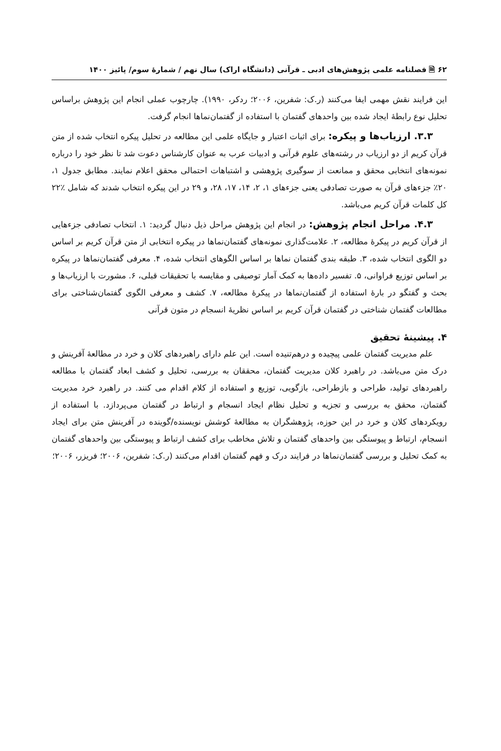۶۲ 🗎 فصلنامه علمی پژوهش‌های ادبی ـ قرآنی (دانشگاه اراک) سال نهم / شمارهٔ سوم/ پائیز ۱۴۰۰
این فرایند نقش مهمی ایفا می‌کنند (ر.ک: شفرین، ۲۰۰۶؛ ردکر، ۱۹۹۰). چارچوب عملی انجام این پژوهش براساس تحلیل نوع رابطهٔ ایجاد شده بین واحدهای گفتمان با استفاده از گفتمان‌نماها انجام گرفت.
۳.۳. ارزیاب‌ها و پیکره: برای اثبات اعتبار و جایگاه علمی این مطالعه در تحلیل پیکره انتخاب شده از متن قرآن کریم از دو ارزیاب در رشته‌های علوم قرآنی و ادبیات عرب به عنوان کارشناس دعوت شد تا نظر خود را درباره نمونه‌های انتخابی محقق و ممانعت از سوگیری پژوهشی و اشتباهات احتمالی محقق اعلام نمایند. مطابق جدول ۱، ۲۰٪ جزءهای قرآن به صورت تصادفی یعنی جزءهای ۱، ۲، ۱۴، ۱۷، ۲۸، و ۲۹ در این پیکره انتخاب شدند که شامل ٪۲۲ کل کلمات قرآن کریم می‌باشد.
۴.۳. مراحل انجام پژوهش: در انجام این پژوهش مراحل ذیل دنبال گردید: ۱. انتخاب تصادفی جزءهایی از قرآن کریم در پیکرهٔ مطالعه، ۲. علامت‌گذاری نمونه‌های گفتمان‌نماها در پیکره انتخابی از متن قرآن کریم بر اساس دو الگوی انتخاب شده، ۳. طبقه بندی گفتمان نماها بر اساس الگوهای انتخاب شده، ۴. معرفی گفتمان‌نماها در پیکره بر اساس توزیع فراوانی، ۵. تفسیر داده‌ها به کمک آمار توصیفی و مقایسه با تحقیقات قبلی، ۶. مشورت با ارزیاب‌ها و بحث و گفتگو در بارهٔ استفاده از گفتمان‌نماها در پیکرهٔ مطالعه، ۷. کشف و معرفی الگوی گفتمان‌شناختی برای مطالعات گفتمان شناختی در گفتمان قرآن کریم بر اساس نظریهٔ انسجام در متون قرآنی
۴. پیشینهٔ تحقیق
علم مدیریت گفتمان علمی پیچیده و درهم‌تنیده است. این علم دارای راهبردهای کلان و خرد در مطالعهٔ آفرینش و درک متن می‌باشد. در راهبرد کلان مدیریت گفتمان، محققان به بررسی، تحلیل و کشف ابعاد گفتمان با مطالعه راهبردهای تولید، طراحی و بازطراحی، بازگویی، توزیع و استفاده از کلام اقدام می کنند. در راهبرد خرد مدیریت گفتمان، محقق به بررسی و تجزیه و تحلیل نظام ایجاد انسجام و ارتباط در گفتمان می‌پردازد. با استفاده از رویکردهای کلان و خرد در این حوزه، پژوهشگران به مطالعهٔ کوشش نویسنده/گوینده در آفرینش متن برای ایجاد انسجام، ارتباط و پیوستگی بین واحدهای گفتمان و تلاش مخاطب برای کشف ارتباط و پیوستگی بین واحدهای گفتمان به کمک تحلیل و بررسی گفتمان‌نماها در فرایند درک و فهم گفتمان اقدام می‌کنند (ر.ک: شفرین، ۲۰۰۶؛ فریزر، ۲۰۰۶؛